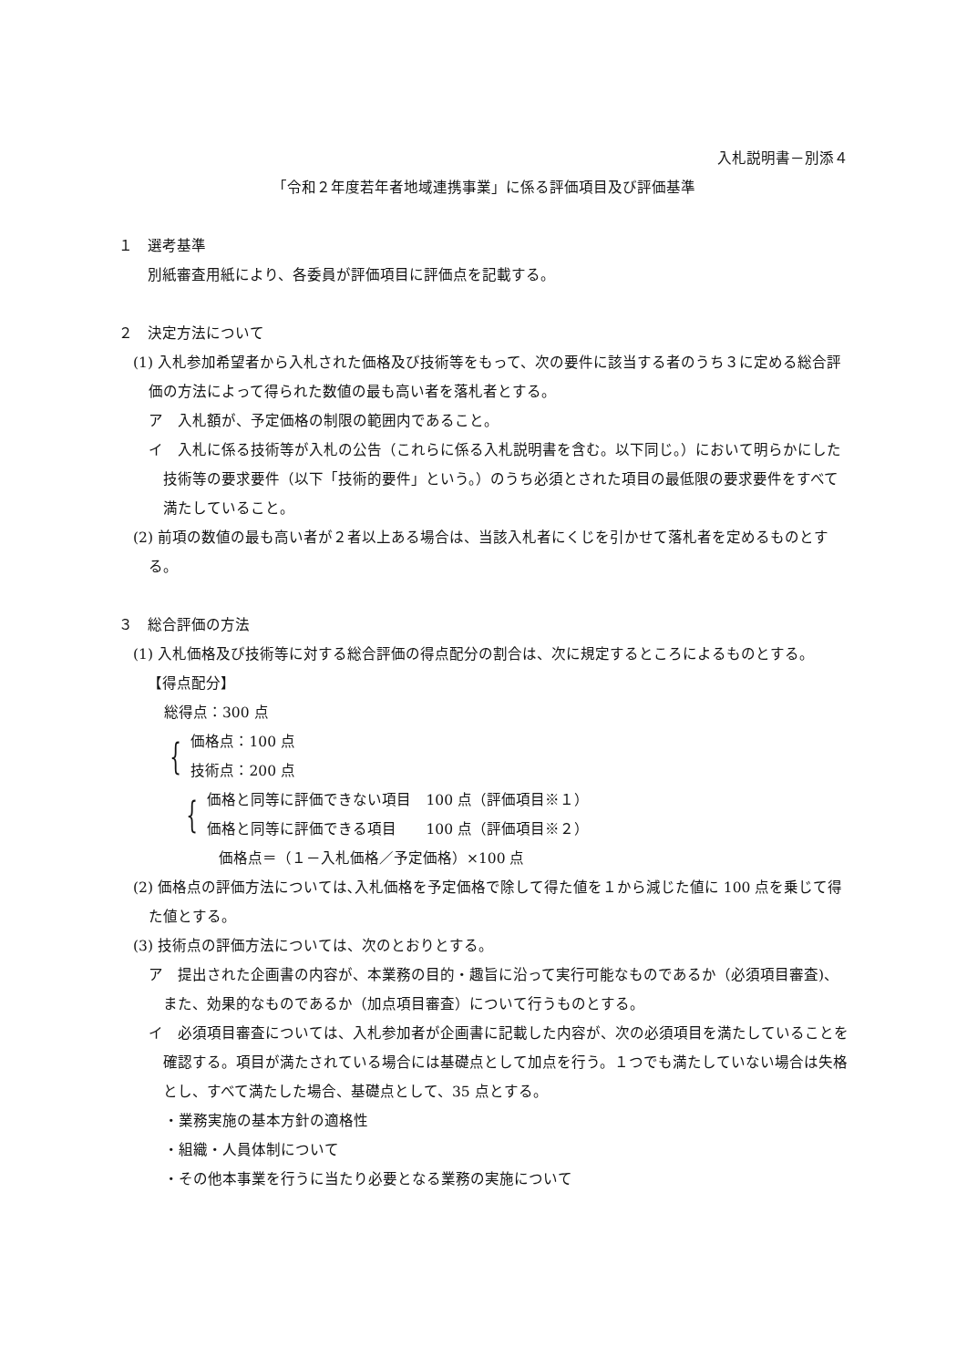入札説明書－別添４
「令和２年度若年者地域連携事業」に係る評価項目及び評価基準
１　選考基準
別紙審査用紙により、各委員が評価項目に評価点を記載する。
２　決定方法について
(1) 入札参加希望者から入札された価格及び技術等をもって、次の要件に該当する者のうち３に定める総合評価の方法によって得られた数値の最も高い者を落札者とする。
ア　入札額が、予定価格の制限の範囲内であること。
イ　入札に係る技術等が入札の公告（これらに係る入札説明書を含む。以下同じ。）において明らかにした技術等の要求要件（以下「技術的要件」という。）のうち必須とされた項目の最低限の要求要件をすべて満たしていること。
(2) 前項の数値の最も高い者が２者以上ある場合は、当該入札者にくじを引かせて落札者を定めるものとする。
３　総合評価の方法
(1) 入札価格及び技術等に対する総合評価の得点配分の割合は、次に規定するところによるものとする。
【得点配分】
総得点：300 点
{
価格点：100 点
技術点：200 点
{
価格と同等に評価できない項目　100 点（評価項目※１）
価格と同等に評価できる項目　　100 点（評価項目※２）
価格点＝（１－入札価格／予定価格）×100 点
(2) 価格点の評価方法については､入札価格を予定価格で除して得た値を１から減じた値に 100 点を乗じて得た値とする。
(3) 技術点の評価方法については、次のとおりとする。
ア　提出された企画書の内容が、本業務の目的・趣旨に沿って実行可能なものであるか（必須項目審査)、また、効果的なものであるか（加点項目審査）について行うものとする。
イ　必須項目審査については、入札参加者が企画書に記載した内容が、次の必須項目を満たしていることを確認する。項目が満たされている場合には基礎点として加点を行う。１つでも満たしていない場合は失格とし、すべて満たした場合、基礎点として、35 点とする。
・業務実施の基本方針の適格性
・組織・人員体制について
・その他本事業を行うに当たり必要となる業務の実施について